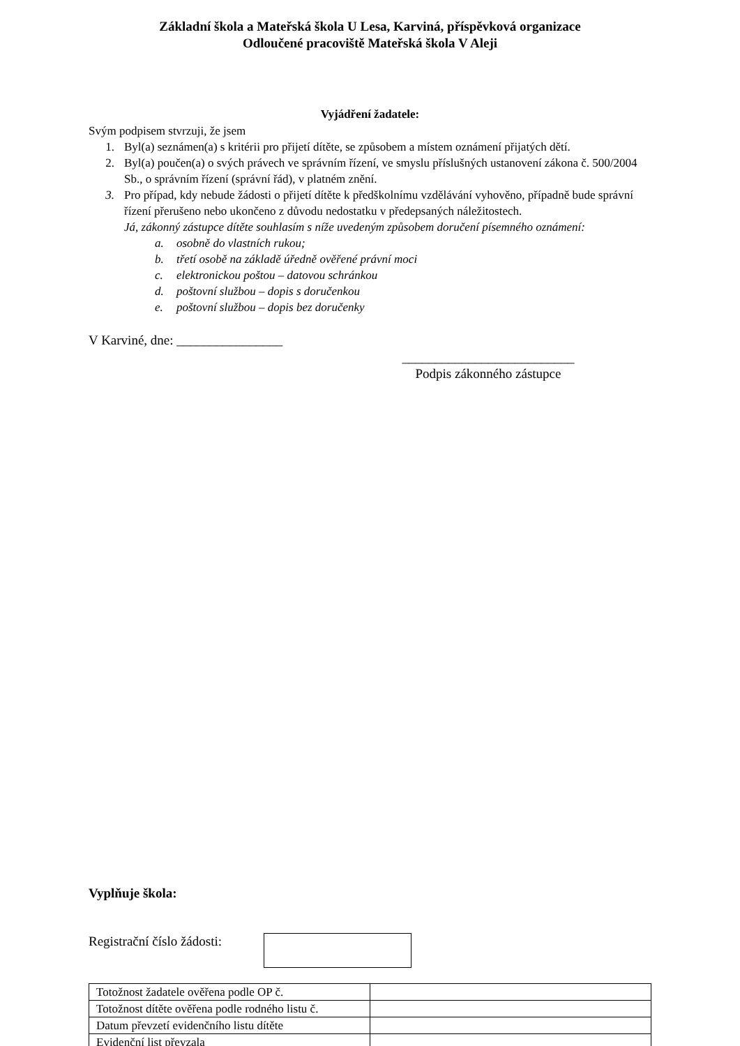Základní škola a Mateřská škola U Lesa, Karviná, příspěvková organizace
Odloučené pracoviště Mateřská škola V Aleji
Vyjádření žadatele:
Svým podpisem stvrzuji, že jsem
1. Byl(a) seznámen(a) s kritérii pro přijetí dítěte, se způsobem a místem oznámení přijatých dětí.
2. Byl(a) poučen(a) o svých právech ve správním řízení, ve smyslu příslušných ustanovení zákona č. 500/2004 Sb., o správním řízení (správní řád), v platném znění.
3. Pro případ, kdy nebude žádosti o přijetí dítěte k předškolnímu vzdělávání vyhověno, případně bude správní řízení přerušeno nebo ukončeno z důvodu nedostatku v předepsaných náležitostech.
Já, zákonný zástupce dítěte souhlasím s níže uvedeným způsobem doručení písemného oznámení:
a. osobně do vlastních rukou;
b. třetí osobě na základě úředně ověřené právní moci
c. elektronickou poštou – datovou schránkou
d. poštovní službou – dopis s doručenkou
e. poštovní službou – dopis bez doručenky
V Karviné, dne: ________________
__________________________
Podpis zákonného zástupce
Vyplňuje škola:
Registrační číslo žádosti:
| Totožnost žadatele ověřena podle OP č. | |
| Totožnost dítěte ověřena podle rodného listu č. | |
| Datum převzetí evidenčního listu dítěte | |
| Evidenční list převzala | |